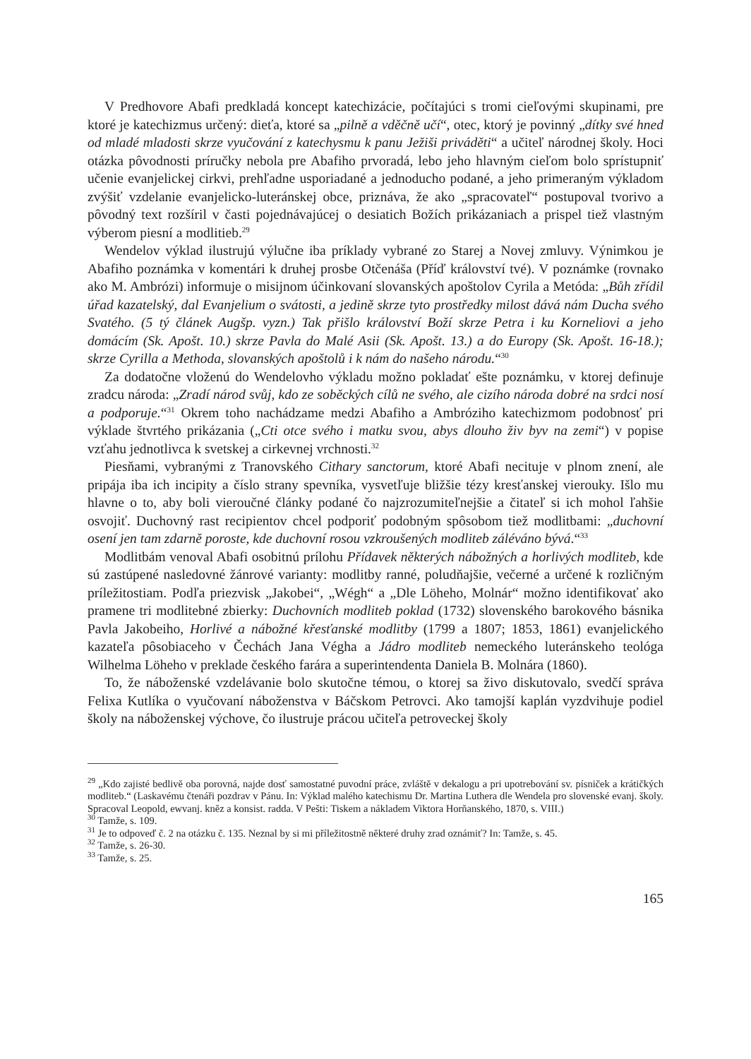V Predhovore Abafi predkladá koncept katechizácie, počítajúci s tromi cieľovými skupinami, pre ktoré je katechizmus určený: dieťa, ktoré sa „pilně a vděčně učí“, otec, ktorý je povinný „dítky své hned od mladé mladosti skrze vyučování z katechysmu k panu Ježiši priváděti“ a učiteľ národnej školy. Hoci otázka pôvodnosti príručky nebola pre Abafiho prvoradá, lebo jeho hlavným cieľom bolo sprístupniť učenie evanjelickej cirkvi, prehľadne usporiadané a jednoducho podané, a jeho primeraným výkladom zvýšiť vzdelanie evanjelicko-luteránskej obce, priznáva, že ako „spracovateľ“ postupoval tvorivo a pôvodný text rozšíril v časti pojednávajúcej o desiatich Božích prikázaniach a prispel tiež vlastným výberom piesní a modlitieb.<sup>29</sup>
Wendelov výklad ilustrujú výlučne iba príklady vybrané zo Starej a Novej zmluvy. Výnimkou je Abafiho poznámka v komentári k druhej prosbe Otčenáša (Příď království tvé). V poznámke (rovnako ako M. Ambrózi) informuje o misijnom účinkovaní slovanských apoštolov Cyrila a Metóda: „Bůh zřídil úřad kazatelský, dal Evanjelium o svátosti, a jedině skrze tyto prostředky milost dává nám Ducha svého Svatého. (5 tý článek Augšp. vyzn.) Tak přišlo království Boží skrze Petra i ku Korneliovi a jeho domácím (Sk. Apošt. 10.) skrze Pavla do Malé Asii (Sk. Apošt. 13.) a do Europy (Sk. Apošt. 16-18.); skrze Cyrilla a Methoda, slovanských apoštolů i k nám do našeho národu.“<sup>30</sup>
Za dodatočne vloženú do Wendelovho výkladu možno pokladať ešte poznámku, v ktorej definuje zradcu národa: „Zradí národ svůj, kdo ze soběckých cílů ne svého, ale cizího národa dobré na srdci nosí a podporuje.“<sup>31</sup> Okrem toho nachádzame medzi Abafiho a Ambróziho katechizmom podobnosť pri výklade štvrtého prikázania („Cti otce svého i matku svou, abys dlouho živ byv na zemi“) v popise vzťahu jednotlivca k svetskej a cirkevnej vrchnosti.<sup>32</sup>
Piesňami, vybranými z Tranovského Cithary sanctorum, ktoré Abafi necituje v plnom znení, ale pripája iba ich incipity a číslo strany spevníka, vysvetľuje bližšie tézy kresťanskej vierouky. Išlo mu hlavne o to, aby boli vieroučné články podané čo najzrozumiteľnejšie a čitateľ si ich mohol ľahšie osvojiť. Duchovný rast recipientov chcel podporiť podobným spôsobom tiež modlitbami: „duchovní osení jen tam zdarně poroste, kde duchovní rosou vzkroušených modliteb záléváno bývá.“<sup>33</sup>
Modlitbám venoval Abafi osobitnú prílohu Přídavek některých nábožných a horlivých modliteb, kde sú zastúpené nasledovné žánrové varianty: modlitby ranné, poludňajšie, večerné a určené k rozličným príležitostiam. Podľa priezvisk „Jakobei“, „Wégh“ a „Dle Löheho, Molnár“ možno identifikovať ako pramene tri modlitebné zbierky: Duchovních modliteb poklad (1732) slovenského barokového básnika Pavla Jakobeiho, Horlivé a nábožné křesťanské modlitby (1799 a 1807; 1853, 1861) evanjelického kazateľa pôsobiaceho v Čechách Jana Végha a Jádro modliteb nemeckého luteránskeho teológa Wilhelma Löheho v preklade českého farára a superintendenta Daniela B. Molnára (1860).
To, že náboženské vzdelávanie bolo skutočne témou, o ktorej sa živo diskutovalo, svedčí správa Felixa Kutlíka o vyučovaní náboženstva v Báčskom Petrovci. Ako tamojší kaplán vyzdvihuje podiel školy na náboženskej výchove, čo ilustruje prácou učiteľa petroveckej školy
<sup>29</sup> „Kdo zajisté bedlivě oba porovná, najde dosť samostatné puvodní práce, zvláště v dekalogu a pri upotrebování sv. písniček a krátičkých modliteb.“ (Laskavému čtenáři pozdrav v Pánu. In: Výklad malého katechismu Dr. Martina Luthera dle Wendela pro slovenské evanj. školy. Spracoval Leopold, ewvanj. kněz a konsist. radda. V Pešti: Tiskem a nákladem Viktora Horňanského, 1870, s. VIII.)
<sup>30</sup> Tamže, s. 109.
<sup>31</sup> Je to odpoveď č. 2 na otázku č. 135. Neznal by si mi příležitostně některé druhy zrad oznámiť? In: Tamže, s. 45.
<sup>32</sup> Tamže, s. 26-30.
<sup>33</sup> Tamže, s. 25.
165